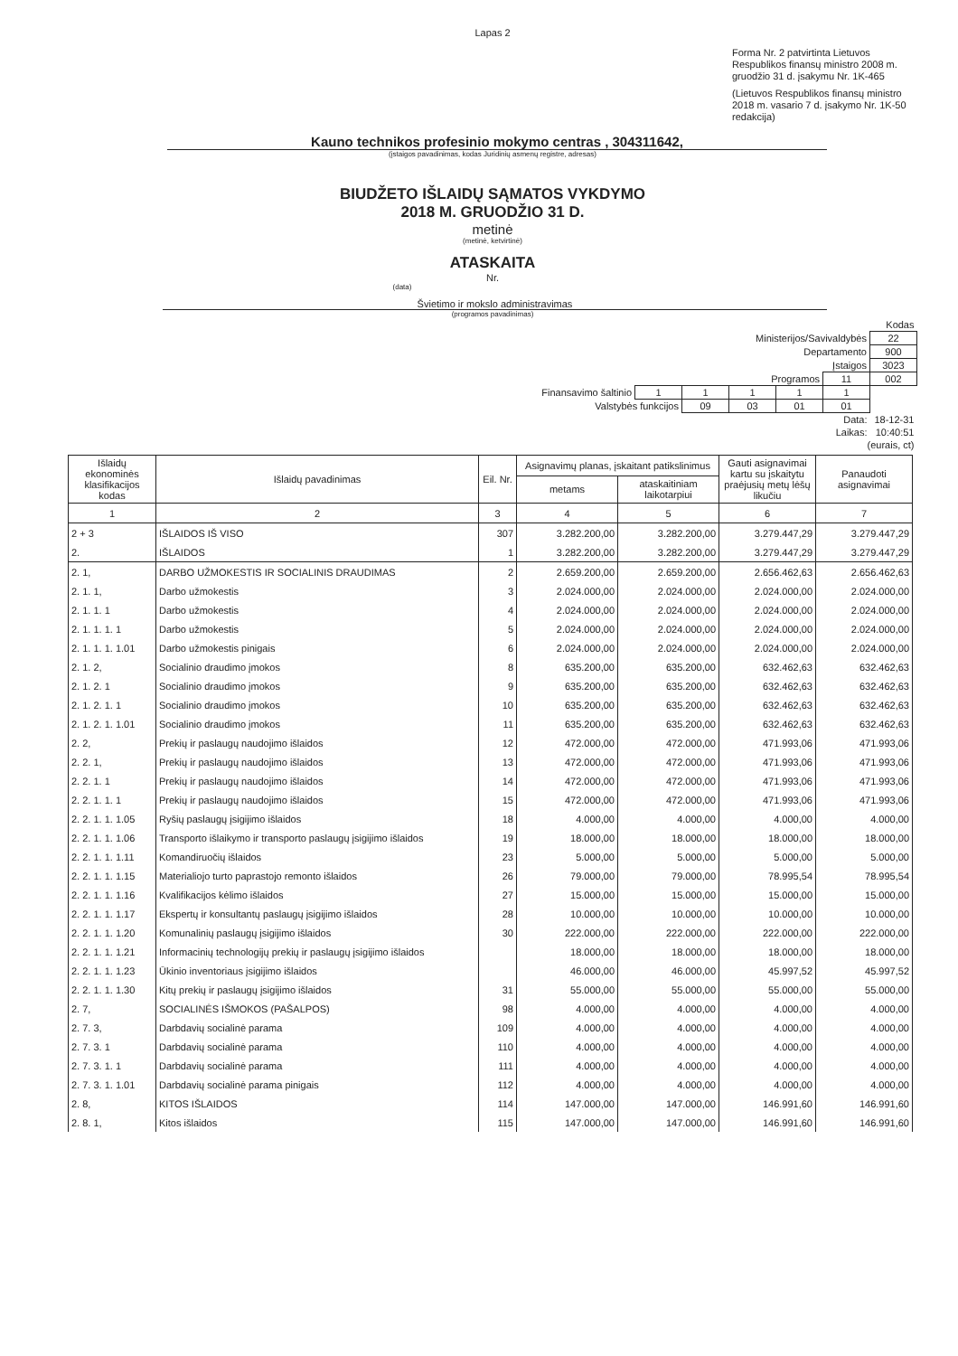Lapas 2
Forma Nr. 2 patvirtinta Lietuvos Respublikos finansų ministro 2008 m. gruodžio 31 d. įsakymu Nr. 1K-465
(Lietuvos Respublikos finansų ministro 2018 m. vasario 7 d. įsakymo Nr. 1K-50 redakcija)
Kauno technikos profesinio mokymo centras , 304311642,
(įstaigos pavadinimas, kodas Juridinių asmenų registre, adresas)
BIUDŽETO IŠLAIDŲ SĄMATOS VYKDYMO
2018 M. GRUODŽIO 31 D.
metinė
(metinė, ketvirtinė)
ATASKAITA
Nr.
(data)
Švietimo ir mokslo administravimas
(programos pavadinimas)
| | | | | | | Kodas |
| Ministerijos/Savivaldybės | | | | | | 22 |
| Departamento | | | | | | 900 |
| Įstaigos | | | | | | 3023 |
| Programos | | | | | 11 | 002 |
| Finansavimo šaltinio | 1 | 1 | 1 | 1 | 1 | |
| Valstybės funkcijos | | 09 | 03 | 01 | 01 | |
| Data: | | | | | | 18-12-31 |
| Laikas: | | | | | | 10:40:51 |
| (eurais, ct) | | | | | | |
| Išlaidų ekonominės klasifikacijos kodas | Išlaidų pavadinimas | Eil. Nr. | Asignavimų planas, įskaitant patikslinimus | | Gauti asignavimai kartu su įskaitytu praėjusių metų lėšų likučiu | Panaudoti asignavimai |
| --- | --- | --- | --- | --- | --- | --- |
| | | | metams | ataskaitiniam laikotarpiui | | |
| 1 | 2 | 3 | 4 | 5 | 6 | 7 |
| 2 + 3 | IŠLAIDOS IŠ VISO | 307 | 3.282.200,00 | 3.282.200,00 | 3.279.447,29 | 3.279.447,29 |
| 2. | IŠLAIDOS | 1 | 3.282.200,00 | 3.282.200,00 | 3.279.447,29 | 3.279.447,29 |
| 2. 1, | DARBO UŽMOKESTIS IR SOCIALINIS DRAUDIMAS | 2 | 2.659.200,00 | 2.659.200,00 | 2.656.462,63 | 2.656.462,63 |
| 2. 1. 1, | Darbo užmokestis | 3 | 2.024.000,00 | 2.024.000,00 | 2.024.000,00 | 2.024.000,00 |
| 2. 1. 1. 1 | Darbo užmokestis | 4 | 2.024.000,00 | 2.024.000,00 | 2.024.000,00 | 2.024.000,00 |
| 2. 1. 1. 1. 1 | Darbo užmokestis | 5 | 2.024.000,00 | 2.024.000,00 | 2.024.000,00 | 2.024.000,00 |
| 2. 1. 1. 1. 1.01 | Darbo užmokestis pinigais | 6 | 2.024.000,00 | 2.024.000,00 | 2.024.000,00 | 2.024.000,00 |
| 2. 1. 2, | Socialinio draudimo įmokos | 8 | 635.200,00 | 635.200,00 | 632.462,63 | 632.462,63 |
| 2. 1. 2. 1 | Socialinio draudimo įmokos | 9 | 635.200,00 | 635.200,00 | 632.462,63 | 632.462,63 |
| 2. 1. 2. 1. 1 | Socialinio draudimo įmokos | 10 | 635.200,00 | 635.200,00 | 632.462,63 | 632.462,63 |
| 2. 1. 2. 1. 1.01 | Socialinio draudimo įmokos | 11 | 635.200,00 | 635.200,00 | 632.462,63 | 632.462,63 |
| 2. 2, | Prekių ir paslaugų naudojimo išlaidos | 12 | 472.000,00 | 472.000,00 | 471.993,06 | 471.993,06 |
| 2. 2. 1, | Prekių ir paslaugų naudojimo išlaidos | 13 | 472.000,00 | 472.000,00 | 471.993,06 | 471.993,06 |
| 2. 2. 1. 1 | Prekių ir paslaugų naudojimo išlaidos | 14 | 472.000,00 | 472.000,00 | 471.993,06 | 471.993,06 |
| 2. 2. 1. 1. 1 | Prekių ir paslaugų naudojimo išlaidos | 15 | 472.000,00 | 472.000,00 | 471.993,06 | 471.993,06 |
| 2. 2. 1. 1. 1.05 | Ryšių paslaugų įsigijimo išlaidos | 18 | 4.000,00 | 4.000,00 | 4.000,00 | 4.000,00 |
| 2. 2. 1. 1. 1.06 | Transporto išlaikymo ir transporto paslaugų įsigijimo išlaidos | 19 | 18.000,00 | 18.000,00 | 18.000,00 | 18.000,00 |
| 2. 2. 1. 1. 1.11 | Komandiruočių išlaidos | 23 | 5.000,00 | 5.000,00 | 5.000,00 | 5.000,00 |
| 2. 2. 1. 1. 1.15 | Materialiojo turto paprastojo remonto išlaidos | 26 | 79.000,00 | 79.000,00 | 78.995,54 | 78.995,54 |
| 2. 2. 1. 1. 1.16 | Kvalifikacijos kėlimo išlaidos | 27 | 15.000,00 | 15.000,00 | 15.000,00 | 15.000,00 |
| 2. 2. 1. 1. 1.17 | Ekspertų ir konsultantų paslaugų įsigijimo išlaidos | 28 | 10.000,00 | 10.000,00 | 10.000,00 | 10.000,00 |
| 2. 2. 1. 1. 1.20 | Komunalinių paslaugų įsigijimo išlaidos | 30 | 222.000,00 | 222.000,00 | 222.000,00 | 222.000,00 |
| 2. 2. 1. 1. 1.21 | Informacinių technologijų prekių ir paslaugų įsigijimo išlaidos | | 18.000,00 | 18.000,00 | 18.000,00 | 18.000,00 |
| 2. 2. 1. 1. 1.23 | Ūkinio inventoriaus įsigijimo išlaidos | | 46.000,00 | 46.000,00 | 45.997,52 | 45.997,52 |
| 2. 2. 1. 1. 1.30 | Kitų prekių ir paslaugų įsigijimo išlaidos | 31 | 55.000,00 | 55.000,00 | 55.000,00 | 55.000,00 |
| 2. 7, | SOCIALINĖS IŠMOKOS (PAŠALPOS) | 98 | 4.000,00 | 4.000,00 | 4.000,00 | 4.000,00 |
| 2. 7. 3, | Darbdavių socialinė parama | 109 | 4.000,00 | 4.000,00 | 4.000,00 | 4.000,00 |
| 2. 7. 3. 1 | Darbdavių socialinė parama | 110 | 4.000,00 | 4.000,00 | 4.000,00 | 4.000,00 |
| 2. 7. 3. 1. 1 | Darbdavių socialinė parama | 111 | 4.000,00 | 4.000,00 | 4.000,00 | 4.000,00 |
| 2. 7. 3. 1. 1.01 | Darbdavių socialinė parama pinigais | 112 | 4.000,00 | 4.000,00 | 4.000,00 | 4.000,00 |
| 2. 8, | KITOS IŠLAIDOS | 114 | 147.000,00 | 147.000,00 | 146.991,60 | 146.991,60 |
| 2. 8. 1, | Kitos išlaidos | 115 | 147.000,00 | 147.000,00 | 146.991,60 | 146.991,60 |